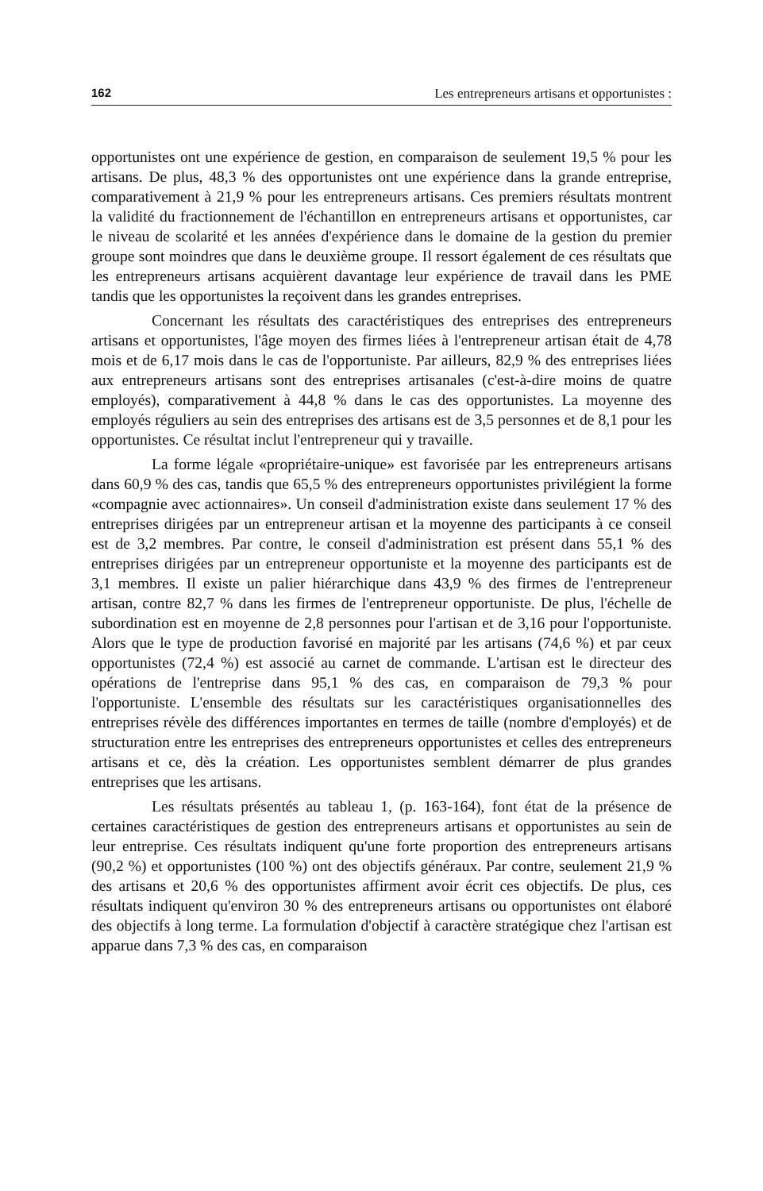162 Les entrepreneurs artisans et opportunistes :
opportunistes ont une expérience de gestion, en comparaison de seulement 19,5 % pour les artisans. De plus, 48,3 % des opportunistes ont une expérience dans la grande entreprise, comparativement à 21,9 % pour les entrepreneurs artisans. Ces premiers résultats montrent la validité du fractionnement de l'échantillon en entrepreneurs artisans et opportunistes, car le niveau de scolarité et les années d'expérience dans le domaine de la gestion du premier groupe sont moindres que dans le deuxième groupe. Il ressort également de ces résultats que les entrepreneurs artisans acquièrent davantage leur expérience de travail dans les PME tandis que les opportunistes la reçoivent dans les grandes entreprises.
Concernant les résultats des caractéristiques des entreprises des entrepreneurs artisans et opportunistes, l'âge moyen des firmes liées à l'entrepreneur artisan était de 4,78 mois et de 6,17 mois dans le cas de l'opportuniste. Par ailleurs, 82,9 % des entreprises liées aux entrepreneurs artisans sont des entreprises artisanales (c'est-à-dire moins de quatre employés), comparativement à 44,8 % dans le cas des opportunistes. La moyenne des employés réguliers au sein des entreprises des artisans est de 3,5 personnes et de 8,1 pour les opportunistes. Ce résultat inclut l'entrepreneur qui y travaille.
La forme légale «propriétaire-unique» est favorisée par les entrepreneurs artisans dans 60,9 % des cas, tandis que 65,5 % des entrepreneurs opportunistes privilégient la forme «compagnie avec actionnaires». Un conseil d'administration existe dans seulement 17 % des entreprises dirigées par un entrepreneur artisan et la moyenne des participants à ce conseil est de 3,2 membres. Par contre, le conseil d'administration est présent dans 55,1 % des entreprises dirigées par un entrepreneur opportuniste et la moyenne des participants est de 3,1 membres. Il existe un palier hiérarchique dans 43,9 % des firmes de l'entrepreneur artisan, contre 82,7 % dans les firmes de l'entrepreneur opportuniste. De plus, l'échelle de subordination est en moyenne de 2,8 personnes pour l'artisan et de 3,16 pour l'opportuniste. Alors que le type de production favorisé en majorité par les artisans (74,6 %) et par ceux opportunistes (72,4 %) est associé au carnet de commande. L'artisan est le directeur des opérations de l'entreprise dans 95,1 % des cas, en comparaison de 79,3 % pour l'opportuniste. L'ensemble des résultats sur les caractéristiques organisationnelles des entreprises révèle des différences importantes en termes de taille (nombre d'employés) et de structuration entre les entreprises des entrepreneurs opportunistes et celles des entrepreneurs artisans et ce, dès la création. Les opportunistes semblent démarrer de plus grandes entreprises que les artisans.
Les résultats présentés au tableau 1, (p. 163-164), font état de la présence de certaines caractéristiques de gestion des entrepreneurs artisans et opportunistes au sein de leur entreprise. Ces résultats indiquent qu'une forte proportion des entrepreneurs artisans (90,2 %) et opportunistes (100 %) ont des objectifs généraux. Par contre, seulement 21,9 % des artisans et 20,6 % des opportunistes affirment avoir écrit ces objectifs. De plus, ces résultats indiquent qu'environ 30 % des entrepreneurs artisans ou opportunistes ont élaboré des objectifs à long terme. La formulation d'objectif à caractère stratégique chez l'artisan est apparue dans 7,3 % des cas, en comparaison